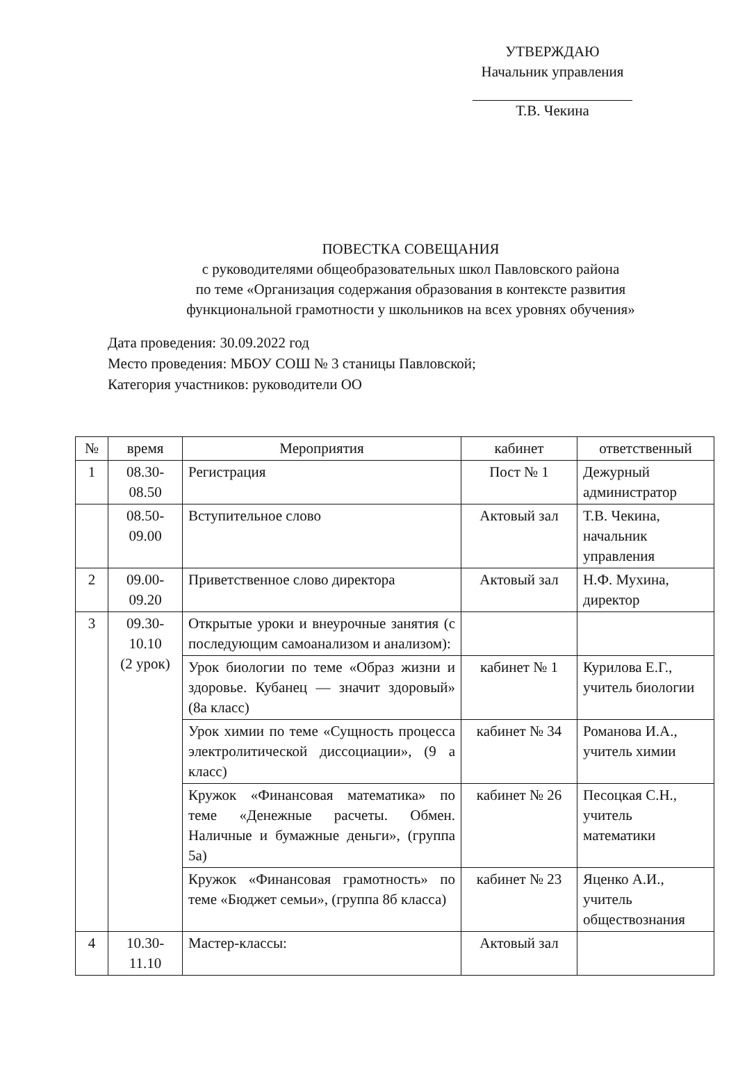УТВЕРЖДАЮ
Начальник управления
Т.В. Чекина
ПОВЕСТКА СОВЕЩАНИЯ
с руководителями общеобразовательных школ Павловского района
по теме «Организация содержания образования в контексте развития
функциональной грамотности у школьников на всех уровнях обучения»
Дата проведения: 30.09.2022 год
Место проведения: МБОУ СОШ № 3 станицы Павловской;
Категория участников: руководители ОО
| № | время | Мероприятия | кабинет | ответственный |
| --- | --- | --- | --- | --- |
| 1 | 08.30- 08.50 | Регистрация | Пост № 1 | Дежурный администратор |
| | 08.50- 09.00 | Вступительное слово | Актовый зал | Т.В. Чекина, начальник управления |
| 2 | 09.00- 09.20 | Приветственное слово директора | Актовый зал | Н.Ф. Мухина, директор |
| 3 | 09.30- 10.10 (2 урок) | Открытые уроки и внеурочные занятия (с последующим самоанализом и анализом): | | |
| | | Урок биологии по теме «Образ жизни и здоровье. Кубанец — значит здоровый» (8а класс) | кабинет № 1 | Курилова Е.Г., учитель биологии |
| | | Урок химии по теме «Сущность процесса электролитической диссоциации», (9 а класс) | кабинет № 34 | Романова И.А., учитель химии |
| | | Кружок «Финансовая математика» по теме «Денежные расчеты. Обмен. Наличные и бумажные деньги», (группа 5а) | кабинет № 26 | Песоцкая С.Н., учитель математики |
| | | Кружок «Финансовая грамотность» по теме «Бюджет семьи», (группа 8б класса) | кабинет № 23 | Яценко А.И., учитель обществознания |
| 4 | 10.30- 11.10 | Мастер-классы: | Актовый зал | |